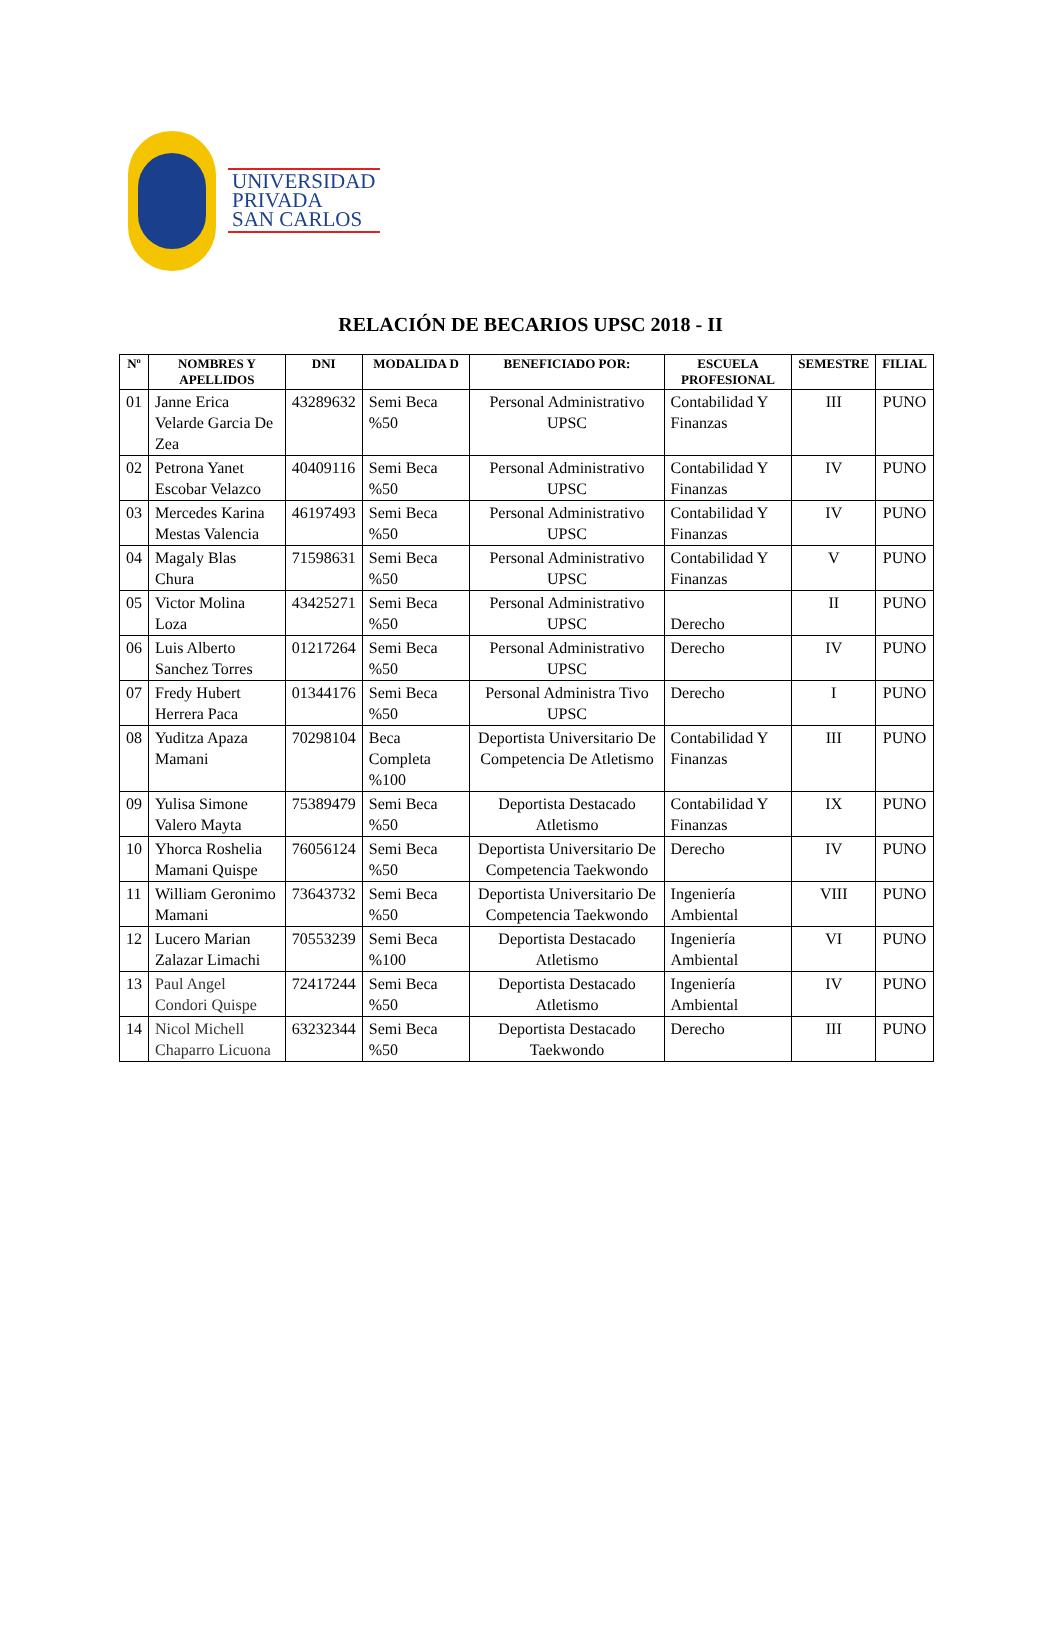UNIVERSIDAD
PRIVADA
SAN CARLOS
RELACIÓN DE BECARIOS UPSC 2018 - II
| Nº | NOMBRES Y APELLIDOS | DNI | MODALIDA D | BENEFICIADO POR: | ESCUELA PROFESIONAL | SEMESTRE | FILIAL |
| --- | --- | --- | --- | --- | --- | --- | --- |
| 01 | Janne Erica Velarde Garcia De Zea | 43289632 | Semi Beca %50 | Personal Administrativo UPSC | Contabilidad Y Finanzas | III | PUNO |
| 02 | Petrona Yanet Escobar Velazco | 40409116 | Semi Beca %50 | Personal Administrativo UPSC | Contabilidad Y Finanzas | IV | PUNO |
| 03 | Mercedes Karina Mestas Valencia | 46197493 | Semi Beca %50 | Personal Administrativo UPSC | Contabilidad Y Finanzas | IV | PUNO |
| 04 | Magaly Blas Chura | 71598631 | Semi Beca %50 | Personal Administrativo UPSC | Contabilidad Y Finanzas | V | PUNO |
| 05 | Victor Molina Loza | 43425271 | Semi Beca %50 | Personal Administrativo UPSC | Derecho | II | PUNO |
| 06 | Luis Alberto Sanchez Torres | 01217264 | Semi Beca %50 | Personal Administrativo UPSC | Derecho | IV | PUNO |
| 07 | Fredy Hubert Herrera Paca | 01344176 | Semi Beca %50 | Personal Administra Tivo UPSC | Derecho | I | PUNO |
| 08 | Yuditza Apaza Mamani | 70298104 | Beca Completa %100 | Deportista Universitario De Competencia De Atletismo | Contabilidad Y Finanzas | III | PUNO |
| 09 | Yulisa Simone Valero Mayta | 75389479 | Semi Beca %50 | Deportista Destacado Atletismo | Contabilidad Y Finanzas | IX | PUNO |
| 10 | Yhorca Roshelia Mamani Quispe | 76056124 | Semi Beca %50 | Deportista Universitario De Competencia Taekwondo | Derecho | IV | PUNO |
| 11 | William Geronimo Mamani | 73643732 | Semi Beca %50 | Deportista Universitario De Competencia Taekwondo | Ingeniería Ambiental | VIII | PUNO |
| 12 | Lucero Marian Zalazar Limachi | 70553239 | Semi Beca %100 | Deportista Destacado Atletismo | Ingeniería Ambiental | VI | PUNO |
| 13 | Paul Angel Condori Quispe | 72417244 | Semi Beca %50 | Deportista Destacado Atletismo | Ingeniería Ambiental | IV | PUNO |
| 14 | Nicol Michell Chaparro Licuona | 63232344 | Semi Beca %50 | Deportista Destacado Taekwondo | Derecho | III | PUNO |